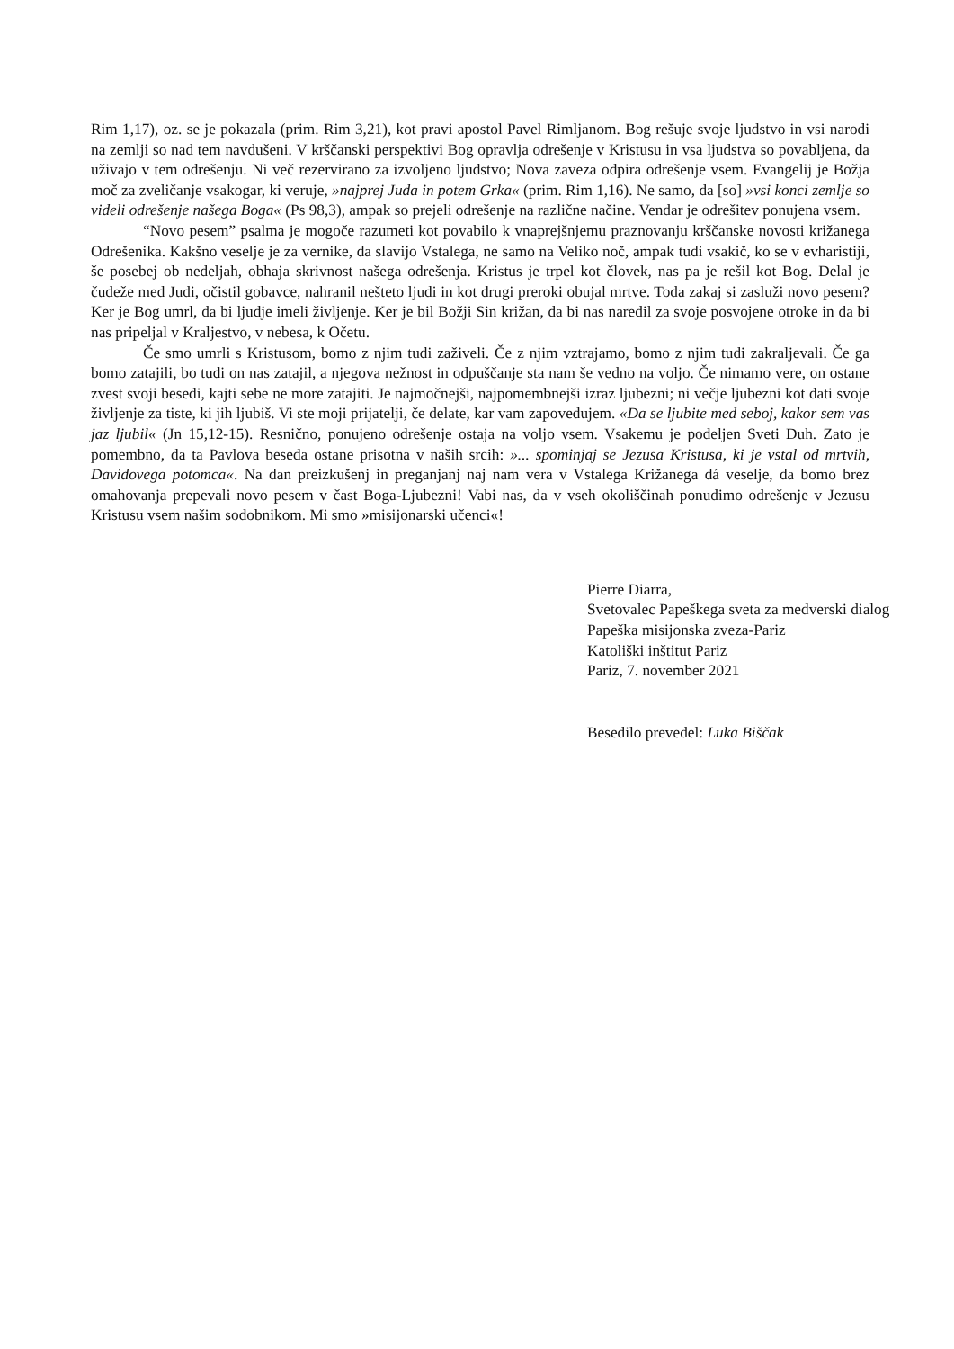Rim 1,17), oz. se je pokazala (prim. Rim 3,21), kot pravi apostol Pavel Rimljanom. Bog rešuje svoje ljudstvo in vsi narodi na zemlji so nad tem navdušeni. V krščanski perspektivi Bog opravlja odrešenje v Kristusu in vsa ljudstva so povabljena, da uživajo v tem odrešenju. Ni več rezervirano za izvoljeno ljudstvo; Nova zaveza odpira odrešenje vsem. Evangelij je Božja moč za zveličanje vsakogar, ki veruje, »najprej Juda in potem Grka« (prim. Rim 1,16). Ne samo, da [so] »vsi konci zemlje so videli odrešenje našega Boga« (Ps 98,3), ampak so prejeli odrešenje na različne načine. Vendar je odrešitev ponujena vsem.
“Novo pesem” psalma je mogoče razumeti kot povabilo k vnaprejšnjemu praznovanju krščanske novosti križanega Odrešenika. Kakšno veselje je za vernike, da slavijo Vstalega, ne samo na Veliko noč, ampak tudi vsakič, ko se v evharistiji, še posebej ob nedeljah, obhaja skrivnost našega odrešenja. Kristus je trpel kot človek, nas pa je rešil kot Bog. Delal je čudeže med Judi, očistil gobavce, nahranil nešteto ljudi in kot drugi preroki obujal mrtve. Toda zakaj si zasluži novo pesem? Ker je Bog umrl, da bi ljudje imeli življenje. Ker je bil Božji Sin križan, da bi nas naredil za svoje posvojene otroke in da bi nas pripeljal v Kraljestvo, v nebesa, k Očetu.
Če smo umrli s Kristusom, bomo z njim tudi zaživeli. Če z njim vztrajamo, bomo z njim tudi zakraljevali. Če ga bomo zatajili, bo tudi on nas zatajil, a njegova nežnost in odpuščanje sta nam še vedno na voljo. Če nimamo vere, on ostane zvest svoji besedi, kajti sebe ne more zatajiti. Je najmočnejši, najpomembnejši izraz ljubezni; ni večje ljubezni kot dati svoje življenje za tiste, ki jih ljubiš. Vi ste moji prijatelji, če delate, kar vam zapovedujem. «Da se ljubite med seboj, kakor sem vas jaz ljubil« (Jn 15,12-15). Resnično, ponujeno odrešenje ostaja na voljo vsem. Vsakemu je podeljen Sveti Duh. Zato je pomembno, da ta Pavlova beseda ostane prisotna v naših srcih: »... spominjaj se Jezusa Kristusa, ki je vstal od mrtvih, Davidovega potomca«. Na dan preizkušenj in preganjanj naj nam vera v Vstalega Križanega dá veselje, da bomo brez omahovanja prepevali novo pesem v čast Boga-Ljubezni! Vabi nas, da v vseh okoliščinah ponudimo odrešenje v Jezusu Kristusu vsem našim sodobnikom. Mi smo »misijonarski učenci«!
Pierre Diarra,
Svetovalec Papeškega sveta za medverski dialog
Papeška misijonska zveza-Pariz
Katoliški inštitut Pariz
Pariz, 7. november 2021
Besedilo prevedel: Luka Biščak